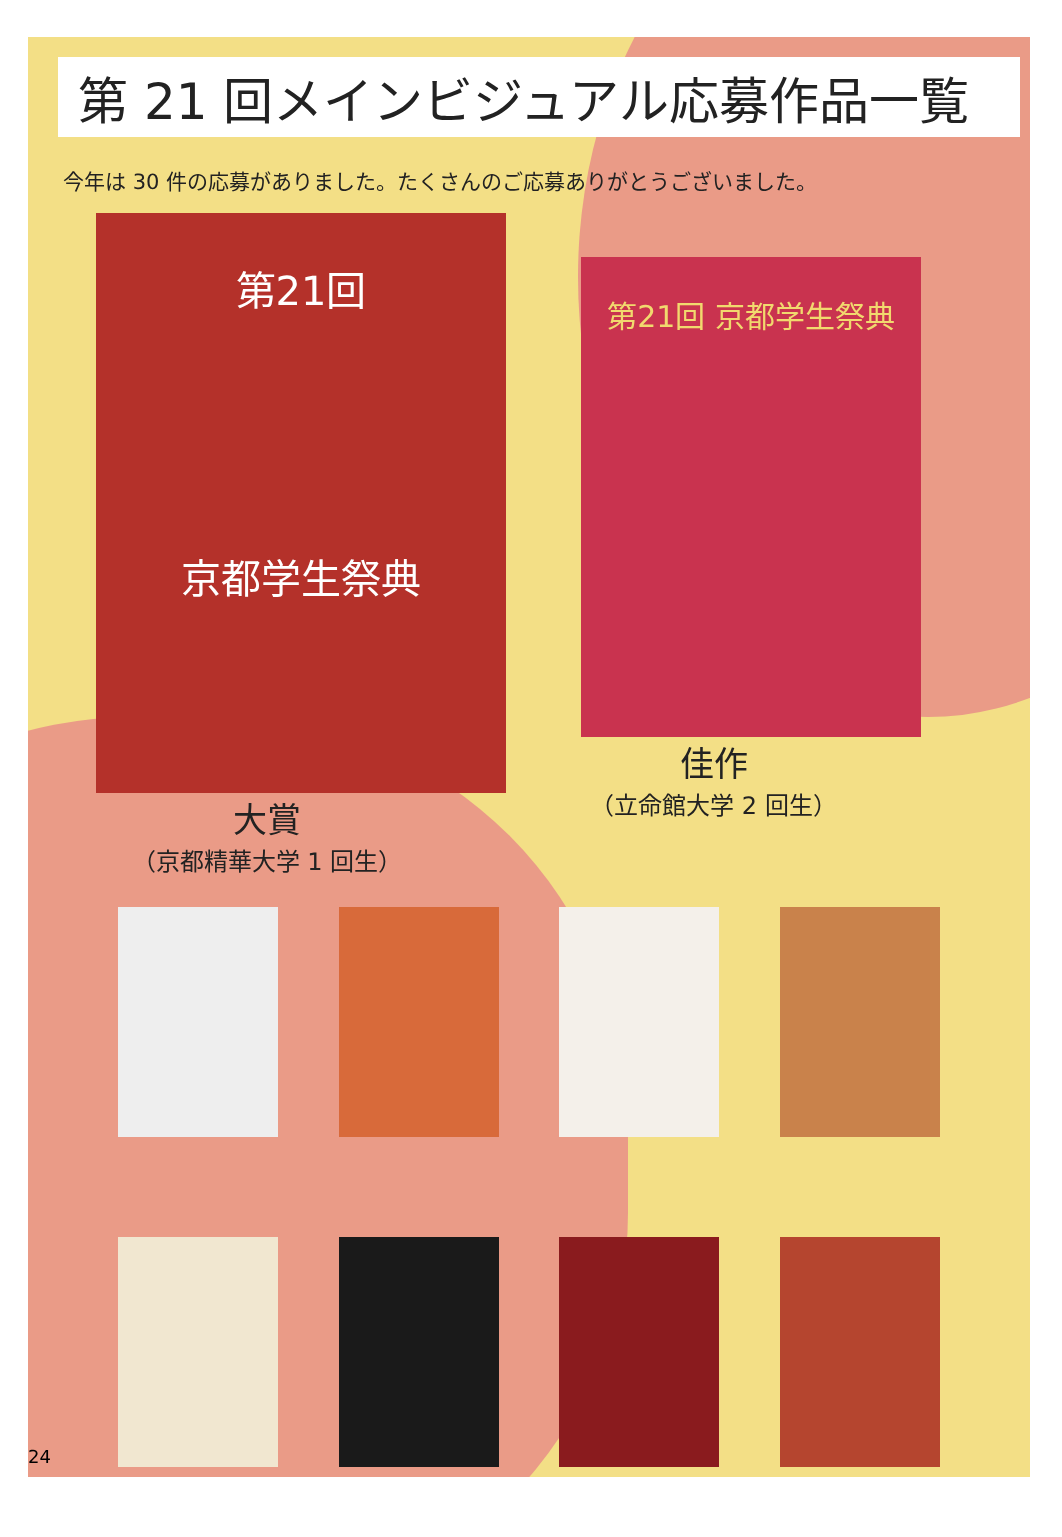第 21 回メインビジュアル応募作品一覧
今年は 30 件の応募がありました。たくさんのご応募ありがとうございました。
第21回
京都学生祭典
大賞
（京都精華大学 1 回生）
第21回 京都学生祭典
佳作
（立命館大学 2 回生）
24